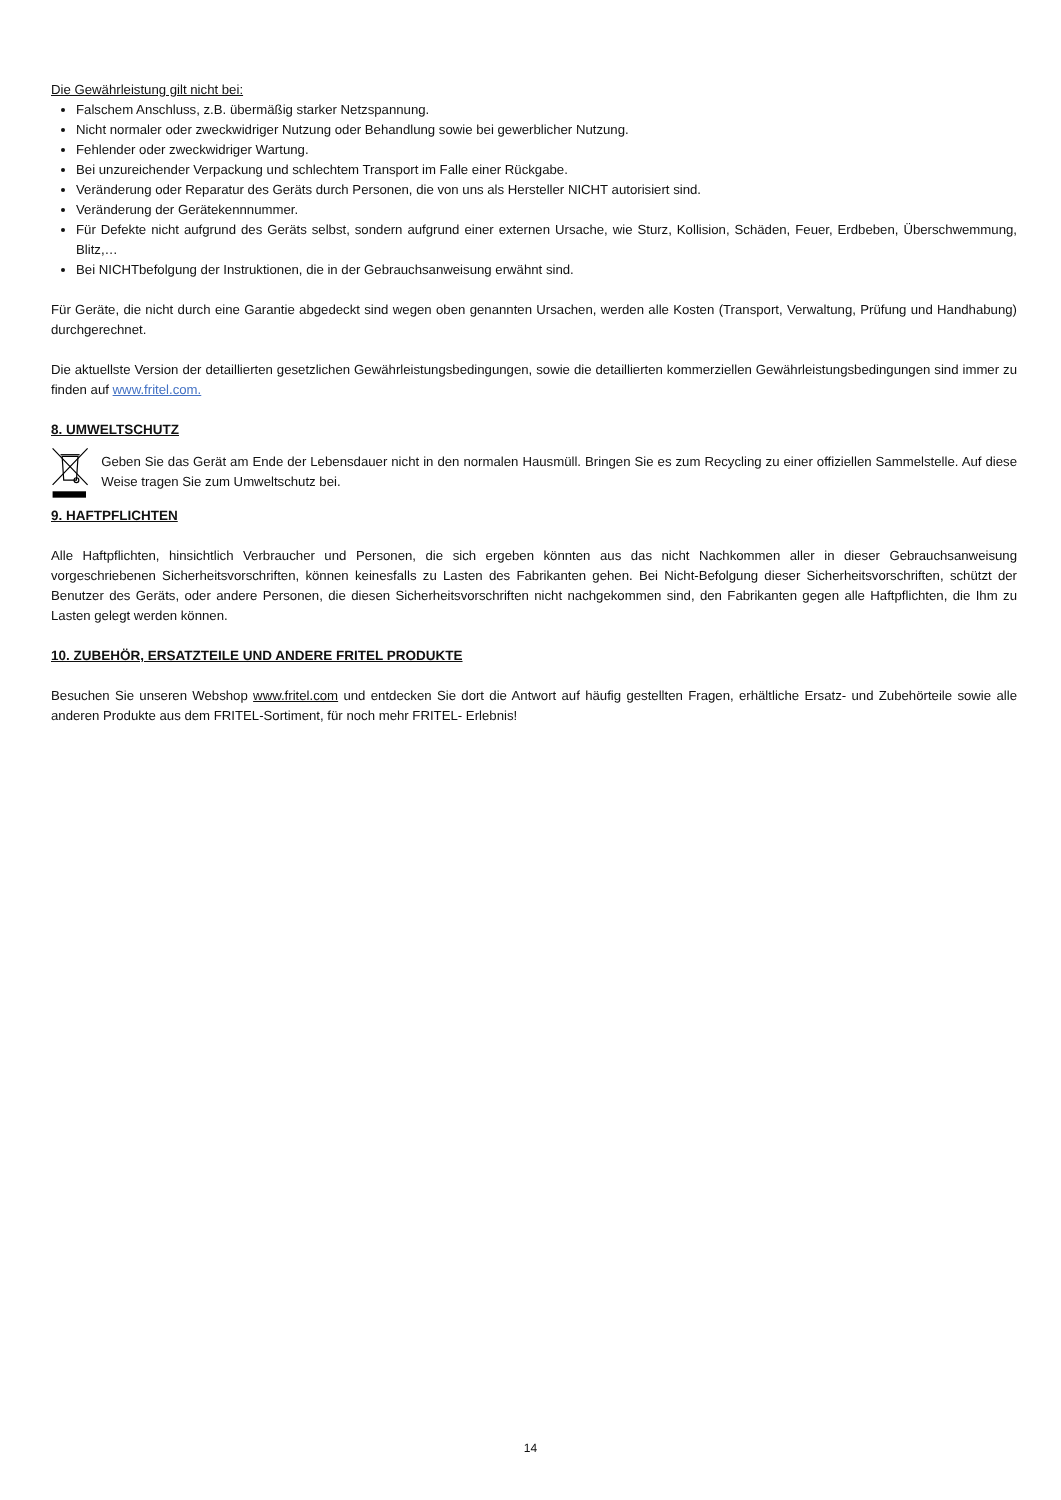Die Gewährleistung gilt nicht bei:
Falschem Anschluss, z.B. übermäßig starker Netzspannung.
Nicht normaler oder zweckwidriger Nutzung oder Behandlung sowie bei gewerblicher Nutzung.
Fehlender oder zweckwidriger Wartung.
Bei unzureichender Verpackung und schlechtem Transport im Falle einer Rückgabe.
Veränderung oder Reparatur des Geräts durch Personen, die von uns als Hersteller NICHT autorisiert sind.
Veränderung der Gerätekennnummer.
Für Defekte nicht aufgrund des Geräts selbst, sondern aufgrund einer externen Ursache, wie Sturz, Kollision, Schäden, Feuer, Erdbeben, Überschwemmung, Blitz,…
Bei NICHTbefolgung der Instruktionen, die in der Gebrauchsanweisung erwähnt sind.
Für Geräte, die nicht durch eine Garantie abgedeckt sind wegen oben genannten Ursachen, werden alle Kosten (Transport, Verwaltung, Prüfung und Handhabung) durchgerechnet.
Die aktuellste Version der detaillierten gesetzlichen Gewährleistungsbedingungen, sowie die detaillierten kommerziellen Gewährleistungsbedingungen sind immer zu finden auf www.fritel.com.
8. UMWELTSCHUTZ
Geben Sie das Gerät am Ende der Lebensdauer nicht in den normalen Hausmüll. Bringen Sie es zum Recycling zu einer offiziellen Sammelstelle. Auf diese Weise tragen Sie zum Umweltschutz bei.
9. HAFTPFLICHTEN
Alle Haftpflichten, hinsichtlich Verbraucher und Personen, die sich ergeben könnten aus das nicht Nachkommen aller in dieser Gebrauchsanweisung vorgeschriebenen Sicherheitsvorschriften, können keinesfalls zu Lasten des Fabrikanten gehen. Bei Nicht-Befolgung dieser Sicherheitsvorschriften, schützt der Benutzer des Geräts, oder andere Personen, die diesen Sicherheitsvorschriften nicht nachgekommen sind, den Fabrikanten gegen alle Haftpflichten, die Ihm zu Lasten gelegt werden können.
10. ZUBEHÖR, ERSATZTEILE UND ANDERE FRITEL PRODUKTE
Besuchen Sie unseren Webshop www.fritel.com und entdecken Sie dort die Antwort auf häufig gestellten Fragen, erhältliche Ersatz- und Zubehörteile sowie alle anderen Produkte aus dem FRITEL-Sortiment, für noch mehr FRITEL- Erlebnis!
14